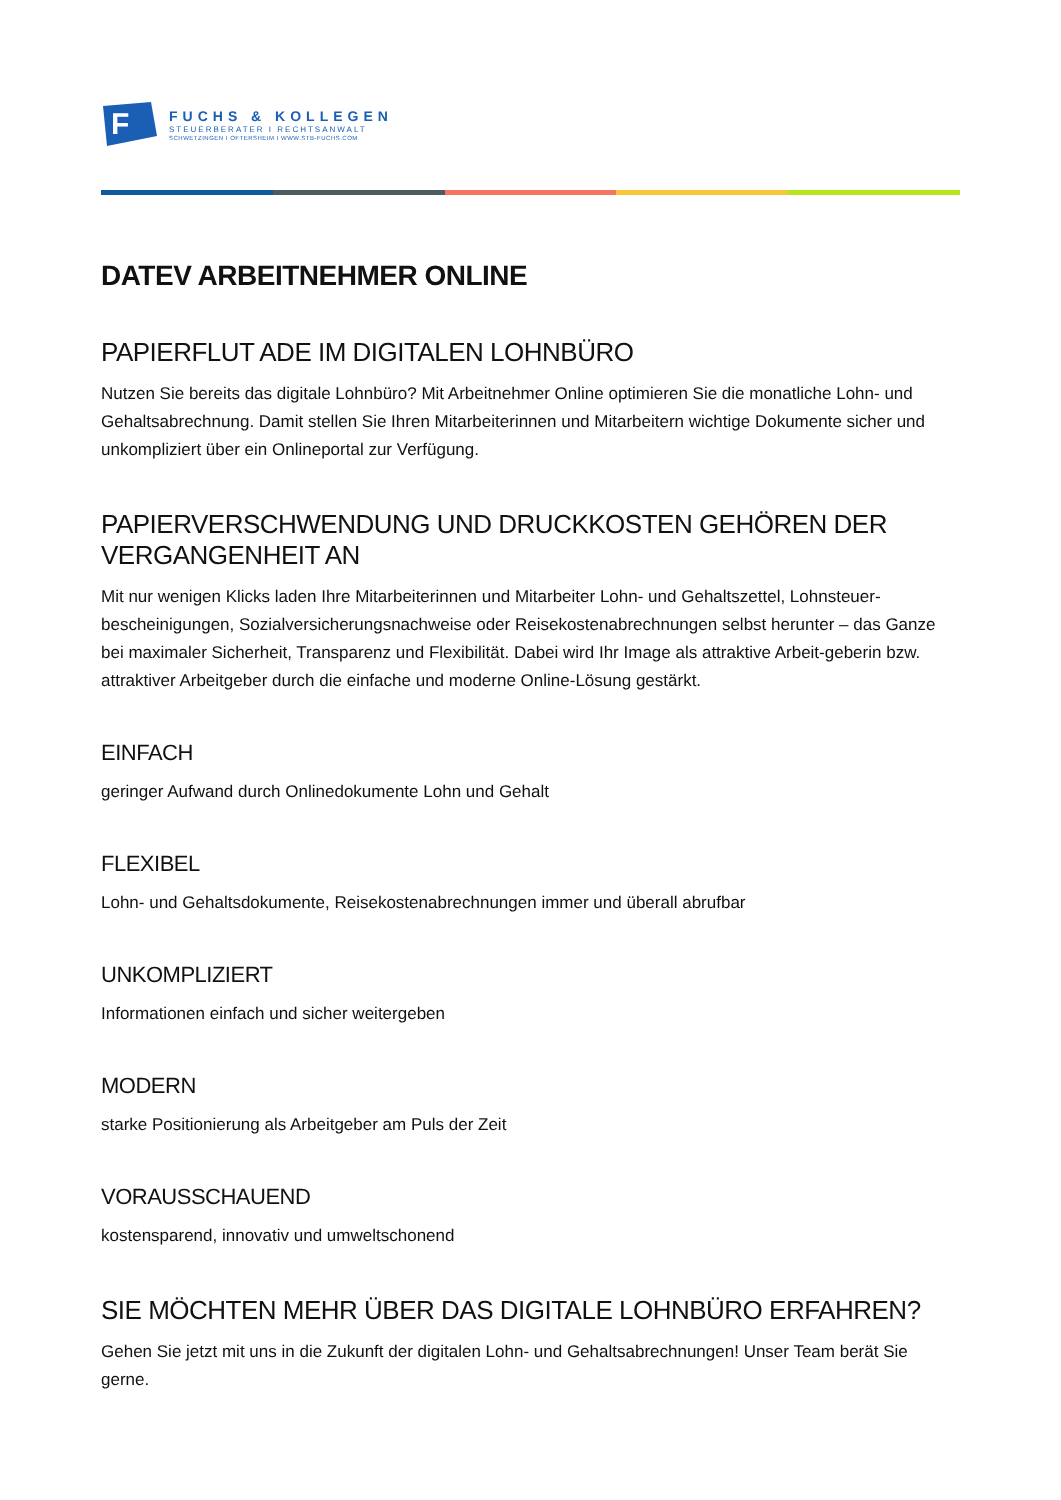F
FUCHS & KOLLEGEN
STEUERBERATER I RECHTSANWALT
SCHWETZINGEN I OFTERSHEIM I WWW.STB-FUCHS.COM
DATEV ARBEITNEHMER ONLINE
PAPIERFLUT ADE IM DIGITALEN LOHNBÜRO
Nutzen Sie bereits das digitale Lohnbüro? Mit Arbeitnehmer Online optimieren Sie die monatliche Lohn- und Gehaltsabrechnung. Damit stellen Sie Ihren Mitarbeiterinnen und Mitarbeitern wichtige Dokumente sicher und unkompliziert über ein Onlineportal zur Verfügung.
PAPIERVERSCHWENDUNG UND DRUCKKOSTEN GEHÖREN DER VERGANGENHEIT AN
Mit nur wenigen Klicks laden Ihre Mitarbeiterinnen und Mitarbeiter Lohn- und Gehaltszettel, Lohnsteuer-bescheinigungen, Sozialversicherungsnachweise oder Reisekostenabrechnungen selbst herunter – das Ganze bei maximaler Sicherheit, Transparenz und Flexibilität. Dabei wird Ihr Image als attraktive Arbeit-geberin bzw. attraktiver Arbeitgeber durch die einfache und moderne Online-Lösung gestärkt.
EINFACH
geringer Aufwand durch Onlinedokumente Lohn und Gehalt
FLEXIBEL
Lohn- und Gehaltsdokumente, Reisekostenabrechnungen immer und überall abrufbar
UNKOMPLIZIERT
Informationen einfach und sicher weitergeben
MODERN
starke Positionierung als Arbeitgeber am Puls der Zeit
VORAUSSCHAUEND
kostensparend, innovativ und umweltschonend
SIE MÖCHTEN MEHR ÜBER DAS DIGITALE LOHNBÜRO ERFAHREN?
Gehen Sie jetzt mit uns in die Zukunft der digitalen Lohn- und Gehaltsabrechnungen! Unser Team berät Sie gerne.